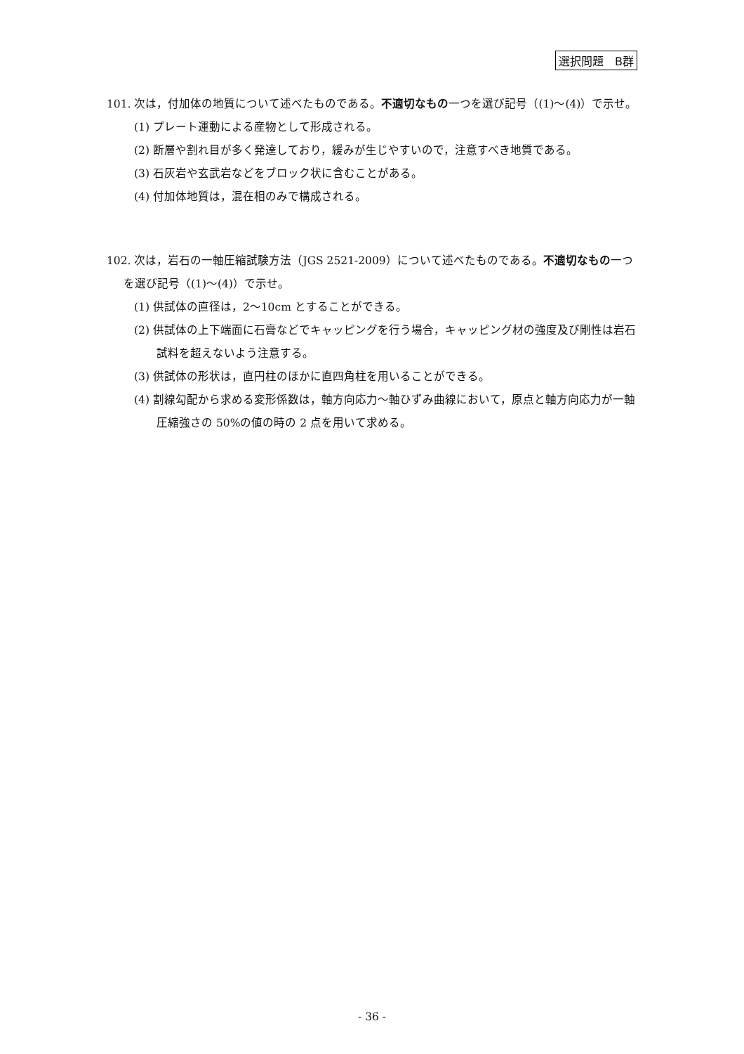選択問題　B群
101. 次は，付加体の地質について述べたものである。不適切なもの一つを選び記号（(1)～(4)）で示せ。
(1) プレート運動による産物として形成される。
(2) 断層や割れ目が多く発達しており，緩みが生じやすいので，注意すべき地質である。
(3) 石灰岩や玄武岩などをブロック状に含むことがある。
(4) 付加体地質は，混在相のみで構成される。
102. 次は，岩石の一軸圧縮試験方法（JGS 2521-2009）について述べたものである。不適切なもの一つを選び記号（(1)～(4)）で示せ。
(1) 供試体の直径は，2～10cm とすることができる。
(2) 供試体の上下端面に石膏などでキャッピングを行う場合，キャッピング材の強度及び剛性は岩石試料を超えないよう注意する。
(3) 供試体の形状は，直円柱のほかに直四角柱を用いることができる。
(4) 割線勾配から求める変形係数は，軸方向応力～軸ひずみ曲線において，原点と軸方向応力が一軸圧縮強さの 50%の値の時の 2 点を用いて求める。
- 36 -